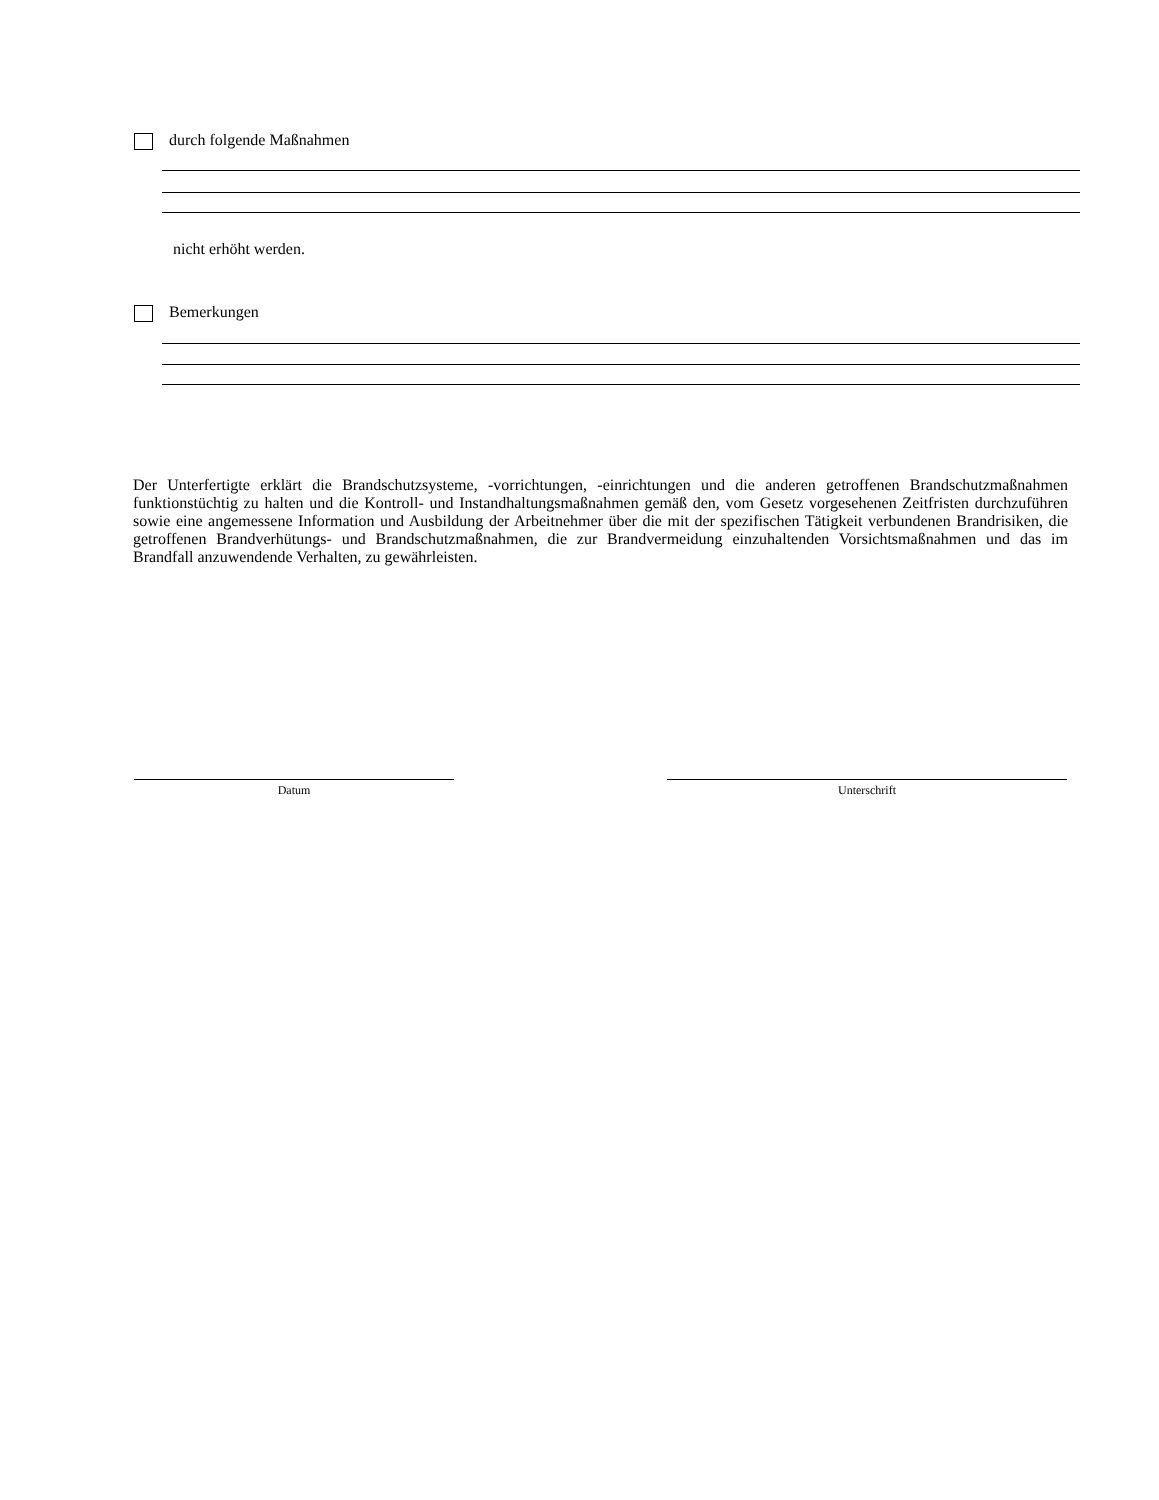durch folgende Maßnahmen
nicht erhöht werden.
Bemerkungen
Der Unterfertigte erklärt die Brandschutzsysteme, -vorrichtungen, -einrichtungen und die anderen getroffenen Brandschutzmaßnahmen funktionstüchtig zu halten und die Kontroll- und Instandhaltungsmaßnahmen gemäß den, vom Gesetz vorgesehenen Zeitfristen durchzuführen sowie eine angemessene Information und Ausbildung der Arbeitnehmer über die mit der spezifischen Tätigkeit verbundenen Brandrisiken, die getroffenen Brandverhütungs- und Brandschutzmaßnahmen, die zur Brandvermeidung einzuhaltenden Vorsichtsmaßnahmen und das im Brandfall anzuwendende Verhalten, zu gewährleisten.
Datum Unterschrift